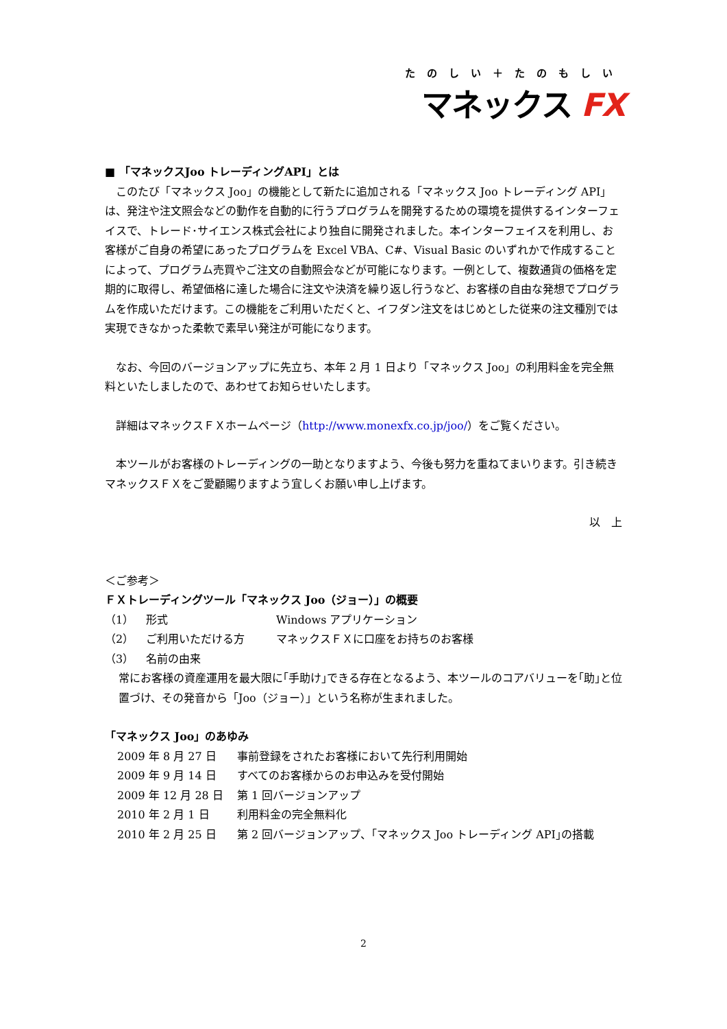たのしい＋たのもしい
マネックス FX
■ 「マネックスJoo トレーディングAPI」とは
このたび「マネックス Joo」の機能として新たに追加される「マネックス Joo トレーディング API」は、発注や注文照会などの動作を自動的に行うプログラムを開発するための環境を提供するインターフェイスで、トレード･サイエンス株式会社により独自に開発されました。本インターフェイスを利用し、お客様がご自身の希望にあったプログラムを Excel VBA、C#、Visual Basic のいずれかで作成することによって、プログラム売買やご注文の自動照会などが可能になります。一例として、複数通貨の価格を定期的に取得し、希望価格に達した場合に注文や決済を繰り返し行うなど、お客様の自由な発想でプログラムを作成いただけます。この機能をご利用いただくと、イフダン注文をはじめとした従来の注文種別では実現できなかった柔軟で素早い発注が可能になります。
なお、今回のバージョンアップに先立ち、本年 2 月 1 日より「マネックス Joo」の利用料金を完全無料といたしましたので、あわせてお知らせいたします。
詳細はマネックスＦＸホームページ（http://www.monexfx.co.jp/joo/）をご覧ください。
本ツールがお客様のトレーディングの一助となりますよう、今後も努力を重ねてまいります。引き続きマネックスＦＸをご愛顧賜りますよう宜しくお願い申し上げます。
以　上
＜ご参考＞
ＦＸトレーディングツール「マネックス Joo（ジョー）」の概要
（1） 形式 Windows アプリケーション
（2） ご利用いただける方 マネックスＦＸに口座をお持ちのお客様
（3） 名前の由来
常にお客様の資産運用を最大限に｢手助け｣できる存在となるよう、本ツールのコアバリューを｢助｣と位置づけ、その発音から「Joo（ジョー）」という名称が生まれました。
「マネックス Joo」のあゆみ
2009 年 8 月 27 日 事前登録をされたお客様において先行利用開始
2009 年 9 月 14 日 すべてのお客様からのお申込みを受付開始
2009 年 12 月 28 日 第 1 回バージョンアップ
2010 年 2 月 1 日 利用料金の完全無料化
2010 年 2 月 25 日 第 2 回バージョンアップ、｢マネックス Joo トレーディング API｣の搭載
2